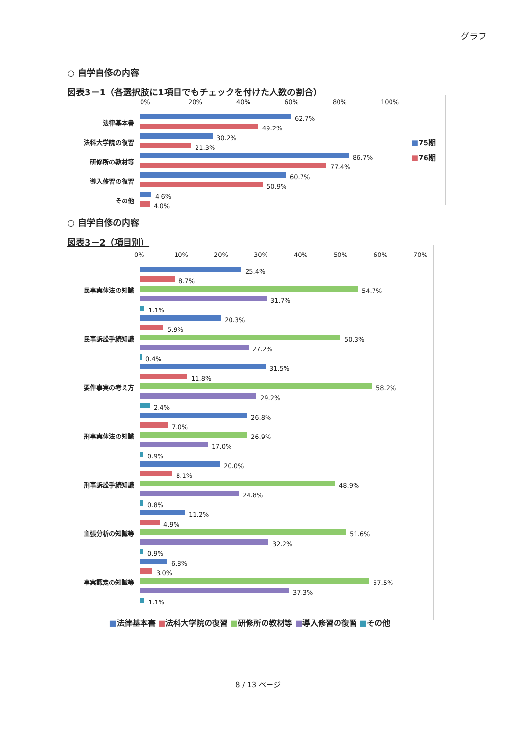グラフ
○ 自学自修の内容
図表3－1（各選択肢に1項目でもチェックを付けた人数の割合）
0% 20% 40% 60% 80% 100%
法律基本書
62.7%
49.2%
法科大学院の復習
30.2%
21.3%
研修所の教材等
86.7%
77.4%
導入修習の復習
60.7%
50.9%
その他
4.6%
4.0%
■75期
■76期
○ 自学自修の内容
図表3－2（項目別）
0% 10% 20% 30% 40% 50% 60% 70%
民事実体法の知識
25.4%
8.7%
54.7%
31.7%
1.1%
民事訴訟手続知識
20.3%
5.9%
50.3%
27.2%
0.4%
要件事実の考え方
31.5%
11.8%
58.2%
29.2%
2.4%
刑事実体法の知識
26.8%
7.0%
26.9%
17.0%
0.9%
刑事訴訟手続知識
20.0%
8.1%
48.9%
24.8%
0.8%
主張分析の知識等
11.2%
4.9%
51.6%
32.2%
0.9%
事実認定の知識等
6.8%
3.0%
57.5%
37.3%
1.1%
■法律基本書 ■法科大学院の復習 ■研修所の教材等 ■導入修習の復習 ■その他
8 / 13 ページ